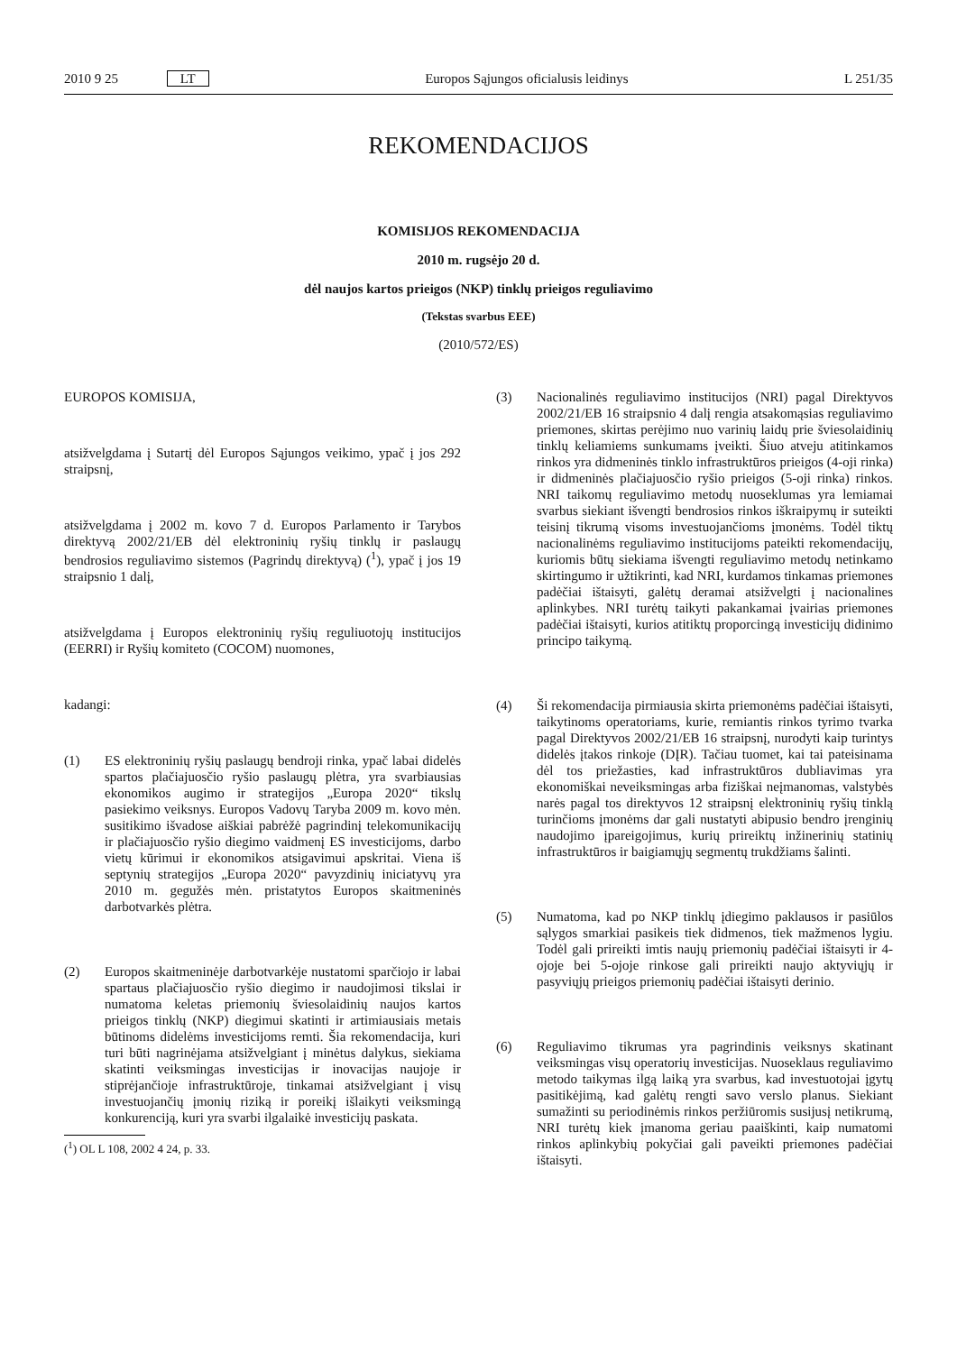2010 9 25 LT Europos Sąjungos oficialusis leidinys L 251/35
REKOMENDACIJOS
KOMISIJOS REKOMENDACIJA
2010 m. rugsėjo 20 d.
dėl naujos kartos prieigos (NKP) tinklų prieigos reguliavimo
(Tekstas svarbus EEE)
(2010/572/ES)
EUROPOS KOMISIJA,
atsižvelgdama į Sutartį dėl Europos Sąjungos veikimo, ypač į jos 292 straipsnį,
atsižvelgdama į 2002 m. kovo 7 d. Europos Parlamento ir Tarybos direktyvą 2002/21/EB dėl elektroninių ryšių tinklų ir paslaugų bendrosios reguliavimo sistemos (Pagrindų direktyvą) (<sup>1</sup>), ypač į jos 19 straipsnio 1 dalį,
atsižvelgdama į Europos elektroninių ryšių reguliuotojų institucijos (EERRI) ir Ryšių komiteto (COCOM) nuomones,
kadangi:
(1) ES elektroninių ryšių paslaugų bendroji rinka, ypač labai didelės spartos plačiajuosčio ryšio paslaugų plėtra, yra svarbiausias ekonomikos augimo ir strategijos „Europa 2020“ tikslų pasiekimo veiksnys. Europos Vadovų Taryba 2009 m. kovo mėn. susitikimo išvadose aiškiai pabrėžė pagrindinį telekomunikacijų ir plačiajuosčio ryšio diegimo vaidmenį ES investicijoms, darbo vietų kūrimui ir ekonomikos atsigavimui apskritai. Viena iš septynių strategijos „Europa 2020“ pavyzdinių iniciatyvų yra 2010 m. gegužės mėn. pristatytos Europos skaitmeninės darbotvarkės plėtra.
(2) Europos skaitmeninėje darbotvarkėje nustatomi sparčiojo ir labai spartaus plačiajuosčio ryšio diegimo ir naudojimosi tikslai ir numatoma keletas priemonių šviesolaidinių naujos kartos prieigos tinklų (NKP) diegimui skatinti ir artimiausiais metais būtinoms didelėms investicijoms remti. Šia rekomendacija, kuri turi būti nagrinėjama atsižvelgiant į minėtus dalykus, siekiama skatinti veiksmingas investicijas ir inovacijas naujoje ir stiprėjančioje infrastruktūroje, tinkamai atsižvelgiant į visų investuojančių įmonių riziką ir poreikį išlaikyti veiksmingą konkurenciją, kuri yra svarbi ilgalaikė investicijų paskata.
(<sup>1</sup>) OL L 108, 2002 4 24, p. 33.
(3) Nacionalinės reguliavimo institucijos (NRI) pagal Direktyvos 2002/21/EB 16 straipsnio 4 dalį rengia atsakomąsias reguliavimo priemones, skirtas perėjimo nuo varinių laidų prie šviesolaidinių tinklų keliamiems sunkumams įveikti. Šiuo atveju atitinkamos rinkos yra didmeninės tinklo infrastruktūros prieigos (4-oji rinka) ir didmeninės plačiajuosčio ryšio prieigos (5-oji rinka) rinkos. NRI taikomų reguliavimo metodų nuoseklumas yra lemiamai svarbus siekiant išvengti bendrosios rinkos iškraipymų ir suteikti teisinį tikrumą visoms investuojančioms įmonėms. Todėl tiktų nacionalinėms reguliavimo institucijoms pateikti rekomendacijų, kuriomis būtų siekiama išvengti reguliavimo metodų netinkamo skirtingumo ir užtikrinti, kad NRI, kurdamos tinkamas priemones padėčiai ištaisyti, galėtų deramai atsižvelgti į nacionalines aplinkybes. NRI turėtų taikyti pakankamai įvairias priemones padėčiai ištaisyti, kurios atitiktų proporcingą investicijų didinimo principo taikymą.
(4) Ši rekomendacija pirmiausia skirta priemonėms padėčiai ištaisyti, taikytinoms operatoriams, kurie, remiantis rinkos tyrimo tvarka pagal Direktyvos 2002/21/EB 16 straipsnį, nurodyti kaip turintys didelės įtakos rinkoje (DĮR). Tačiau tuomet, kai tai pateisinama dėl tos priežasties, kad infrastruktūros dubliavimas yra ekonomiškai neveiksmingas arba fiziškai neįmanomas, valstybės narės pagal tos direktyvos 12 straipsnį elektroninių ryšių tinklą turinčioms įmonėms dar gali nustatyti abipusio bendro įrenginių naudojimo įpareigojimus, kurių prireiktų inžinerinių statinių infrastruktūros ir baigiamųjų segmentų trukdžiams šalinti.
(5) Numatoma, kad po NKP tinklų įdiegimo paklausos ir pasiūlos sąlygos smarkiai pasikeis tiek didmenos, tiek mažmenos lygiu. Todėl gali prireikti imtis naujų priemonių padėčiai ištaisyti ir 4-ojoje bei 5-ojoje rinkose gali prireikti naujo aktyviųjų ir pasyviųjų prieigos priemonių padėčiai ištaisyti derinio.
(6) Reguliavimo tikrumas yra pagrindinis veiksnys skatinant veiksmingas visų operatorių investicijas. Nuoseklaus reguliavimo metodo taikymas ilgą laiką yra svarbus, kad investuotojai įgytų pasitikėjimą, kad galėtų rengti savo verslo planus. Siekiant sumažinti su periodinėmis rinkos peržiūromis susijusį netikrumą, NRI turėtų kiek įmanoma geriau paaiškinti, kaip numatomi rinkos aplinkybių pokyčiai gali paveikti priemones padėčiai ištaisyti.